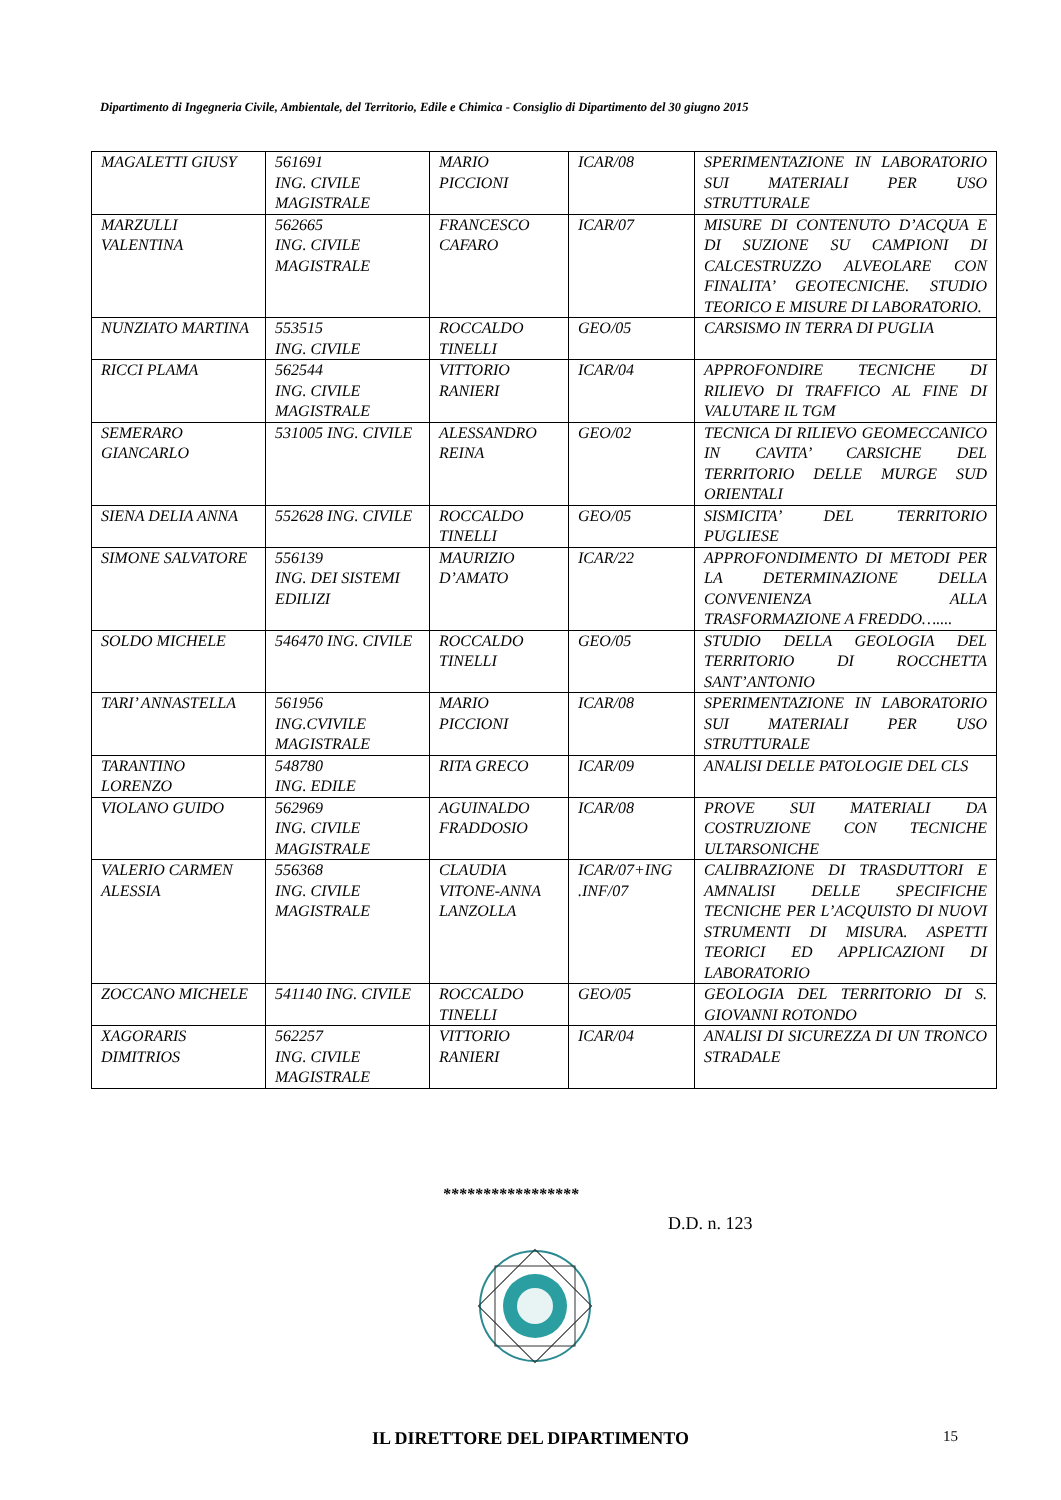Dipartimento di Ingegneria Civile, Ambientale, del Territorio, Edile e Chimica - Consiglio di Dipartimento del 30 giugno 2015
| MAGALETTI GIUSY | 561691 ING. CIVILE MAGISTRALE | MARIO PICCIONI | ICAR/08 | SPERIMENTAZIONE IN LABORATORIO SUI MATERIALI PER USO STRUTTURALE |
| MARZULLI VALENTINA | 562665 ING. CIVILE MAGISTRALE | FRANCESCO CAFARO | ICAR/07 | MISURE DI CONTENUTO D’ACQUA E DI SUZIONE SU CAMPIONI DI CALCESTRUZZO ALVEOLARE CON FINALITA’ GEOTECNICHE. STUDIO TEORICO E MISURE DI LABORATORIO. |
| NUNZIATO MARTINA | 553515 ING. CIVILE | ROCCALDO TINELLI | GEO/05 | CARSISMO IN TERRA DI PUGLIA |
| RICCI PLAMA | 562544 ING. CIVILE MAGISTRALE | VITTORIO RANIERI | ICAR/04 | APPROFONDIRE TECNICHE DI RILIEVO DI TRAFFICO AL FINE DI VALUTARE IL TGM |
| SEMERARO GIANCARLO | 531005 ING. CIVILE | ALESSANDRO REINA | GEO/02 | TECNICA DI RILIEVO GEOMECCANICO IN CAVITA’ CARSICHE DEL TERRITORIO DELLE MURGE SUD ORIENTALI |
| SIENA DELIA ANNA | 552628 ING. CIVILE | ROCCALDO TINELLI | GEO/05 | SISMICITA’ DEL TERRITORIO PUGLIESE |
| SIMONE SALVATORE | 556139 ING. DEI SISTEMI EDILIZI | MAURIZIO D’AMATO | ICAR/22 | APPROFONDIMENTO DI METODI PER LA DETERMINAZIONE DELLA CONVENIENZA ALLA TRASFORMAZIONE A FREDDO….... |
| SOLDO MICHELE | 546470 ING. CIVILE | ROCCALDO TINELLI | GEO/05 | STUDIO DELLA GEOLOGIA DEL TERRITORIO DI ROCCHETTA SANT’ANTONIO |
| TARI’ ANNASTELLA | 561956 ING.CVIVILE MAGISTRALE | MARIO PICCIONI | ICAR/08 | SPERIMENTAZIONE IN LABORATORIO SUI MATERIALI PER USO STRUTTURALE |
| TARANTINO LORENZO | 548780 ING. EDILE | RITA GRECO | ICAR/09 | ANALISI DELLE PATOLOGIE DEL CLS |
| VIOLANO GUIDO | 562969 ING. CIVILE MAGISTRALE | AGUINALDO FRADDOSIO | ICAR/08 | PROVE SUI MATERIALI DA COSTRUZIONE CON TECNICHE ULTARSONICHE |
| VALERIO CARMEN ALESSIA | 556368 ING. CIVILE MAGISTRALE | CLAUDIA VITONE-ANNA LANZOLLA | ICAR/07+ING .INF/07 | CALIBRAZIONE DI TRASDUTTORI E AMNALISI DELLE SPECIFICHE TECNICHE PER L’ACQUISTO DI NUOVI STRUMENTI DI MISURA. ASPETTI TEORICI ED APPLICAZIONI DI LABORATORIO |
| ZOCCANO MICHELE | 541140 ING. CIVILE | ROCCALDO TINELLI | GEO/05 | GEOLOGIA DEL TERRITORIO DI S. GIOVANNI ROTONDO |
| XAGORARIS DIMITRIOS | 562257 ING. CIVILE MAGISTRALE | VITTORIO RANIERI | ICAR/04 | ANALISI DI SICUREZZA DI UN TRONCO STRADALE |
*****************
D.D. n. 123
IL DIRETTORE DEL DIPARTIMENTO
15